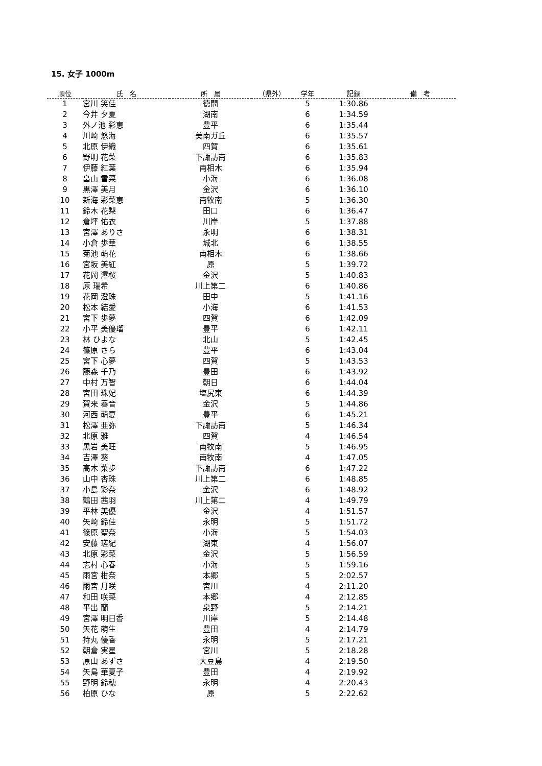15. 女子 1000m
| 順位 | 氏 名 | 所 属 | （県外） | 学年 | 記録 | 備 考 |
| --- | --- | --- | --- | --- | --- | --- |
| 1 | 宮川 笑佳 | 徳間 | | 5 | 1:30.86 | |
| 2 | 今井 夕夏 | 湖南 | | 6 | 1:34.59 | |
| 3 | 外ノ池 彩恵 | 豊平 | | 6 | 1:35.44 | |
| 4 | 川崎 悠海 | 美南ガ丘 | | 6 | 1:35.57 | |
| 5 | 北原 伊織 | 四賀 | | 6 | 1:35.61 | |
| 6 | 野明 花菜 | 下諏訪南 | | 6 | 1:35.83 | |
| 7 | 伊藤 紅葉 | 南相木 | | 6 | 1:35.94 | |
| 8 | 畠山 雪菜 | 小海 | | 6 | 1:36.08 | |
| 9 | 黒澤 美月 | 金沢 | | 6 | 1:36.10 | |
| 10 | 新海 彩菜恵 | 南牧南 | | 5 | 1:36.30 | |
| 11 | 鈴木 花梨 | 田口 | | 6 | 1:36.47 | |
| 12 | 倉坪 佑衣 | 川岸 | | 5 | 1:37.88 | |
| 13 | 宮澤 ありさ | 永明 | | 6 | 1:38.31 | |
| 14 | 小倉 歩華 | 城北 | | 6 | 1:38.55 | |
| 15 | 菊池 萌花 | 南相木 | | 6 | 1:38.66 | |
| 16 | 宮坂 美紅 | 原 | | 5 | 1:39.72 | |
| 17 | 花岡 澪桜 | 金沢 | | 5 | 1:40.83 | |
| 18 | 原 瑞希 | 川上第二 | | 6 | 1:40.86 | |
| 19 | 花岡 澄珠 | 田中 | | 5 | 1:41.16 | |
| 20 | 松本 結愛 | 小海 | | 6 | 1:41.53 | |
| 21 | 宮下 歩夢 | 四賀 | | 6 | 1:42.09 | |
| 22 | 小平 美優瑠 | 豊平 | | 6 | 1:42.11 | |
| 23 | 林 ひよな | 北山 | | 5 | 1:42.45 | |
| 24 | 篠原 さら | 豊平 | | 6 | 1:43.04 | |
| 25 | 宮下 心夢 | 四賀 | | 5 | 1:43.53 | |
| 26 | 藤森 千乃 | 豊田 | | 6 | 1:43.92 | |
| 27 | 中村 万智 | 朝日 | | 6 | 1:44.04 | |
| 28 | 宮田 珠妃 | 塩尻東 | | 6 | 1:44.39 | |
| 29 | 賀来 春音 | 金沢 | | 5 | 1:44.86 | |
| 30 | 河西 萌夏 | 豊平 | | 6 | 1:45.21 | |
| 31 | 松澤 亜弥 | 下諏訪南 | | 5 | 1:46.34 | |
| 32 | 北原 雅 | 四賀 | | 4 | 1:46.54 | |
| 33 | 黒岩 美旺 | 南牧南 | | 5 | 1:46.95 | |
| 34 | 吉澤 葵 | 南牧南 | | 4 | 1:47.05 | |
| 35 | 高木 菜歩 | 下諏訪南 | | 6 | 1:47.22 | |
| 36 | 山中 杏珠 | 川上第二 | | 6 | 1:48.85 | |
| 37 | 小島 彩奈 | 金沢 | | 6 | 1:48.92 | |
| 38 | 鶴田 茜羽 | 川上第二 | | 4 | 1:49.79 | |
| 39 | 平林 美優 | 金沢 | | 4 | 1:51.57 | |
| 40 | 矢崎 鈴佳 | 永明 | | 5 | 1:51.72 | |
| 41 | 篠原 聖奈 | 小海 | | 5 | 1:54.03 | |
| 42 | 安藤 瑳紀 | 湖東 | | 4 | 1:56.07 | |
| 43 | 北原 彩菜 | 金沢 | | 5 | 1:56.59 | |
| 44 | 志村 心春 | 小海 | | 5 | 1:59.16 | |
| 45 | 雨宮 柑奈 | 本郷 | | 5 | 2:02.57 | |
| 46 | 雨宮 月咲 | 宮川 | | 4 | 2:11.20 | |
| 47 | 和田 咲菜 | 本郷 | | 4 | 2:12.85 | |
| 48 | 平出 蘭 | 泉野 | | 5 | 2:14.21 | |
| 49 | 宮澤 明日香 | 川岸 | | 5 | 2:14.48 | |
| 50 | 矢花 萌生 | 豊田 | | 4 | 2:14.79 | |
| 51 | 持丸 優香 | 永明 | | 5 | 2:17.21 | |
| 52 | 朝倉 実星 | 宮川 | | 5 | 2:18.28 | |
| 53 | 原山 あずさ | 大豆島 | | 4 | 2:19.50 | |
| 54 | 矢島 華夏子 | 豊田 | | 4 | 2:19.92 | |
| 55 | 野明 鈴穂 | 永明 | | 4 | 2:20.43 | |
| 56 | 柏原 ひな | 原 | | 5 | 2:22.62 | |